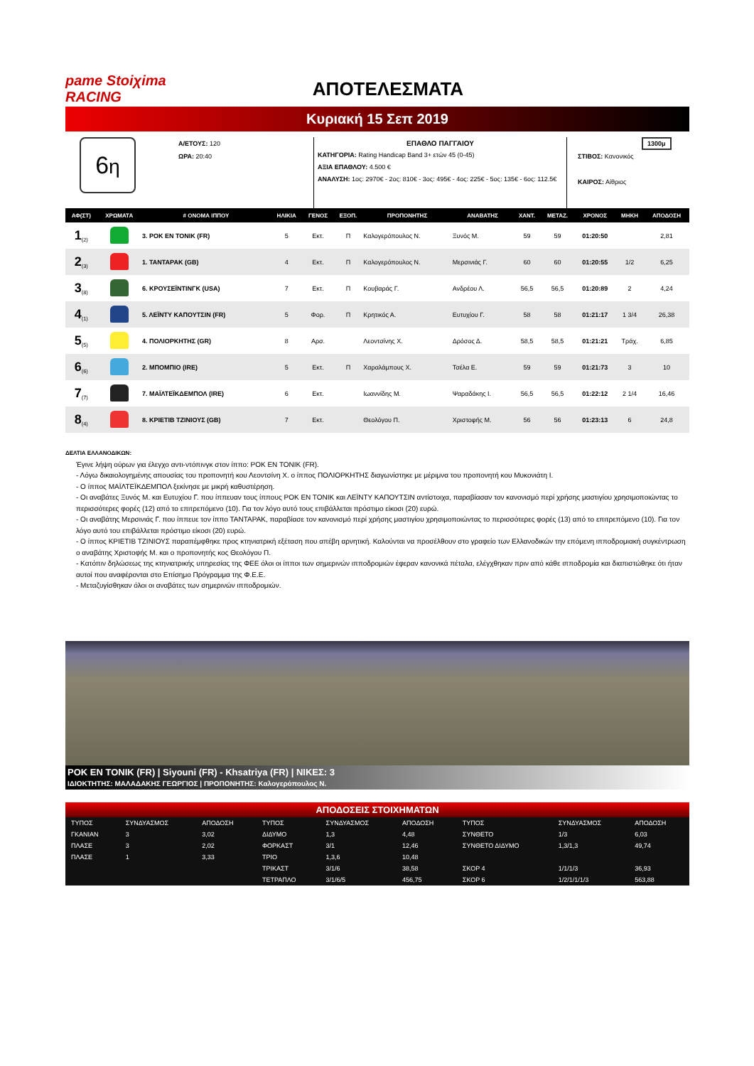pame Stoiχima RACING
ΑΠΟΤΕΛΕΣΜΑΤΑ
Κυριακή 15 Σεπ 2019
6η
Α/ΕΤΟΥΣ: 120
ΩΡΑ: 20:40
ΕΠΑΘΛΟ ΠΑΓΓΑΙΟΥ
ΚΑΤΗΓΟΡΙΑ: Rating Handicap Band 3+ ετών 45 (0-45)
ΑΞΙΑ ΕΠΑΘΛΟΥ: 4.500 €
ΑΝΑΛΥΣΗ: 1ος: 2970€ - 2ος: 810€ - 3ος: 495€ - 4ος: 225€ - 5ος: 135€ - 6ος: 112.5€
1300μ
ΣΤΙΒΟΣ: Κανονικός
ΚΑΙΡΟΣ: Αίθριος
| ΑΦ(ΣΤ) | ΧΡΩΜΑΤΑ | # ΟΝΟΜΑ ΙΠΠΟΥ | ΗΛΙΚΙΑ | ΓΕΝΟΣ | ΕΞΟΠ. | ΠΡΟΠΟΝΗΤΗΣ | ΑΝΑΒΑΤΗΣ | ΧΑΝΤ. | ΜΕΤΑΖ. | ΧΡΟΝΟΣ | ΜΗΚΗ | ΑΠΟΔΟΣΗ |
| --- | --- | --- | --- | --- | --- | --- | --- | --- | --- | --- | --- | --- |
| 1<sub>(2)</sub> | | 3. ΡΟΚ ΕΝ ΤΟΝΙΚ (FR) | 5 | Εκτ. | Π | Καλογερόπουλος Ν. | Ξυνός Μ. | 59 | 59 | 01:20:50 | | 2,81 |
| 2<sub>(3)</sub> | | 1. ΤΑΝΤΑΡΑΚ (GB) | 4 | Εκτ. | Π | Καλογερόπουλος Ν. | Μερσινιάς Γ. | 60 | 60 | 01:20:55 | 1/2 | 6,25 |
| 3<sub>(8)</sub> | | 6. ΚΡΟΥΣΕΪΝΤΙΝΓΚ (USA) | 7 | Εκτ. | Π | Κουβαράς Γ. | Ανδρέου Λ. | 56,5 | 56,5 | 01:20:89 | 2 | 4,24 |
| 4<sub>(1)</sub> | | 5. ΛΕΪΝΤΥ ΚΑΠΟΥΤΣΙΝ (FR) | 5 | Φορ. | Π | Κρητικός Α. | Ευτυχίου Γ. | 58 | 58 | 01:21:17 | 1 3/4 | 26,38 |
| 5<sub>(5)</sub> | | 4. ΠΟΛΙΟΡΚΗΤΗΣ (GR) | 8 | Αρσ. | | Λεοντσίνης Χ. | Δρόσος Δ. | 58,5 | 58,5 | 01:21:21 | Τράχ. | 6,85 |
| 6<sub>(6)</sub> | | 2. ΜΠΟΜΠΙΟ (IRE) | 5 | Εκτ. | Π | Χαραλάμπους Χ. | Τσέλα Ε. | 59 | 59 | 01:21:73 | 3 | 10 |
| 7<sub>(7)</sub> | | 7. ΜΑΪΛΤΕΪΚΔΕΜΠΟΛ (IRE) | 6 | Εκτ. | | Ιωαννίδης Μ. | Ψαραδάκης Ι. | 56,5 | 56,5 | 01:22:12 | 2 1/4 | 16,46 |
| 8<sub>(4)</sub> | | 8. ΚΡΙΕΤΙΒ ΤΖΙΝΙΟΥΣ (GB) | 7 | Εκτ. | | Θεολόγου Π. | Χριστοφής Μ. | 56 | 56 | 01:23:13 | 6 | 24,8 |
ΔΕΛΤΙΑ ΕΛΛΑΝΟΔΙΚΩΝ:
Έγινε λήψη ούρων για έλεγχο αντι-ντόπινγκ στον ίππο: ΡΟΚ ΕΝ ΤΟΝΙΚ (FR).
- Λόγω δικαιολογημένης απουσίας του προπονητή κου Λεοντσίνη Χ. ο ίππος ΠΟΛΙΟΡΚΗΤΗΣ διαγωνίστηκε με μέριμνα του προπονητή κου Μυκονιάτη Ι.
- Ο ίππος ΜΑΪΛΤΕΪΚΔΕΜΠΟΛ ξεκίνησε με μικρή καθυστέρηση.
- Οι αναβάτες Ξυνός Μ. και Ευτυχίου Γ. που ίππευαν τους ίππους ΡΟΚ ΕΝ ΤΟΝΙΚ και ΛΕΪΝΤΥ ΚΑΠΟΥΤΣΙΝ αντίστοιχα, παραβίασαν τον κανονισμό περί χρήσης μαστιγίου χρησιμοποιώντας το περισσότερες φορές (12) από το επιτρεπόμενο (10). Για τον λόγο αυτό τους επιβάλλεται πρόστιμο είκοσι (20) ευρώ.
- Οι αναβάτης Μερσινιάς Γ. που ίππευε τον ίππο ΤΑΝΤΑΡΑΚ, παραβίασε τον κανονισμό περί χρήσης μαστιγίου χρησιμοποιώντας το περισσότερες φορές (13) από το επιτρεπόμενο (10). Για τον λόγο αυτό του επιβάλλεται πρόστιμο είκοσι (20) ευρώ.
- Ο ίππος ΚΡΙΕΤΙΒ ΤΖΙΝΙΟΥΣ παραπέμφθηκε προς κτηνιατρική εξέταση που απέβη αρνητική. Καλούνται να προσέλθουν στο γραφείο των Ελλανοδικών την επόμενη ιπποδρομιακή συγκέντρωση ο αναβάτης Χριστοφής Μ. και ο προπονητής κος Θεολόγου Π.
- Κατόπιν δηλώσεως της κτηνιατρικής υπηρεσίας της ΦΕΕ όλοι οι ίπποι των σημερινών ιπποδρομιών έφεραν κανονικά πέταλα, ελέγχθηκαν πριν από κάθε ιπποδρομία και διαπιστώθηκε ότι ήταν αυτοί που αναφέρονται στο Επίσημο Πρόγραμμα της Φ.Ε.Ε.
- Μεταζυγίσθηκαν όλοι οι αναβάτες των σημερινών ιπποδρομιών.
ΡΟΚ ΕΝ ΤΟΝΙΚ (FR) | Siyouni (FR) - Khsatriya (FR) | ΝΙΚΕΣ: 3
ΙΔΙΟΚΤΗΤΗΣ: ΜΑΛΑΔΑΚΗΣ ΓΕΩΡΓΙΟΣ | ΠΡΟΠΟΝΗΤΗΣ: Καλογερόπουλος Ν.
ΑΠΟΔΟΣΕΙΣ ΣΤΟΙΧΗΜΑΤΩΝ
| ΤΥΠΟΣ | ΣΥΝΔΥΑΣΜΟΣ | ΑΠΟΔΟΣΗ | ΤΥΠΟΣ | ΣΥΝΔΥΑΣΜΟΣ | ΑΠΟΔΟΣΗ | ΤΥΠΟΣ | ΣΥΝΔΥΑΣΜΟΣ | ΑΠΟΔΟΣΗ |
| ΓΚΑΝΙΑΝ | 3 | 3,02 | ΔΙΔΥΜΟ | 1,3 | 4,48 | ΣΥΝΘΕΤΟ | 1/3 | 6,03 |
| ΠΛΑΣΕ | 3 | 2,02 | ΦΟΡΚΑΣΤ | 3/1 | 12,46 | ΣΥΝΘΕΤΟ ΔΙΔΥΜΟ | 1,3/1,3 | 49,74 |
| ΠΛΑΣΕ | 1 | 3,33 | ΤΡΙΟ | 1,3,6 | 10,48 | | | |
| | | | ΤΡΙΚΑΣΤ | 3/1/6 | 38,58 | ΣΚΟΡ 4 | 1/1/1/3 | 36,93 |
| | | | ΤΕΤΡΑΠΛΟ | 3/1/6/5 | 456,75 | ΣΚΟΡ 6 | 1/2/1/1/1/3 | 563,88 |